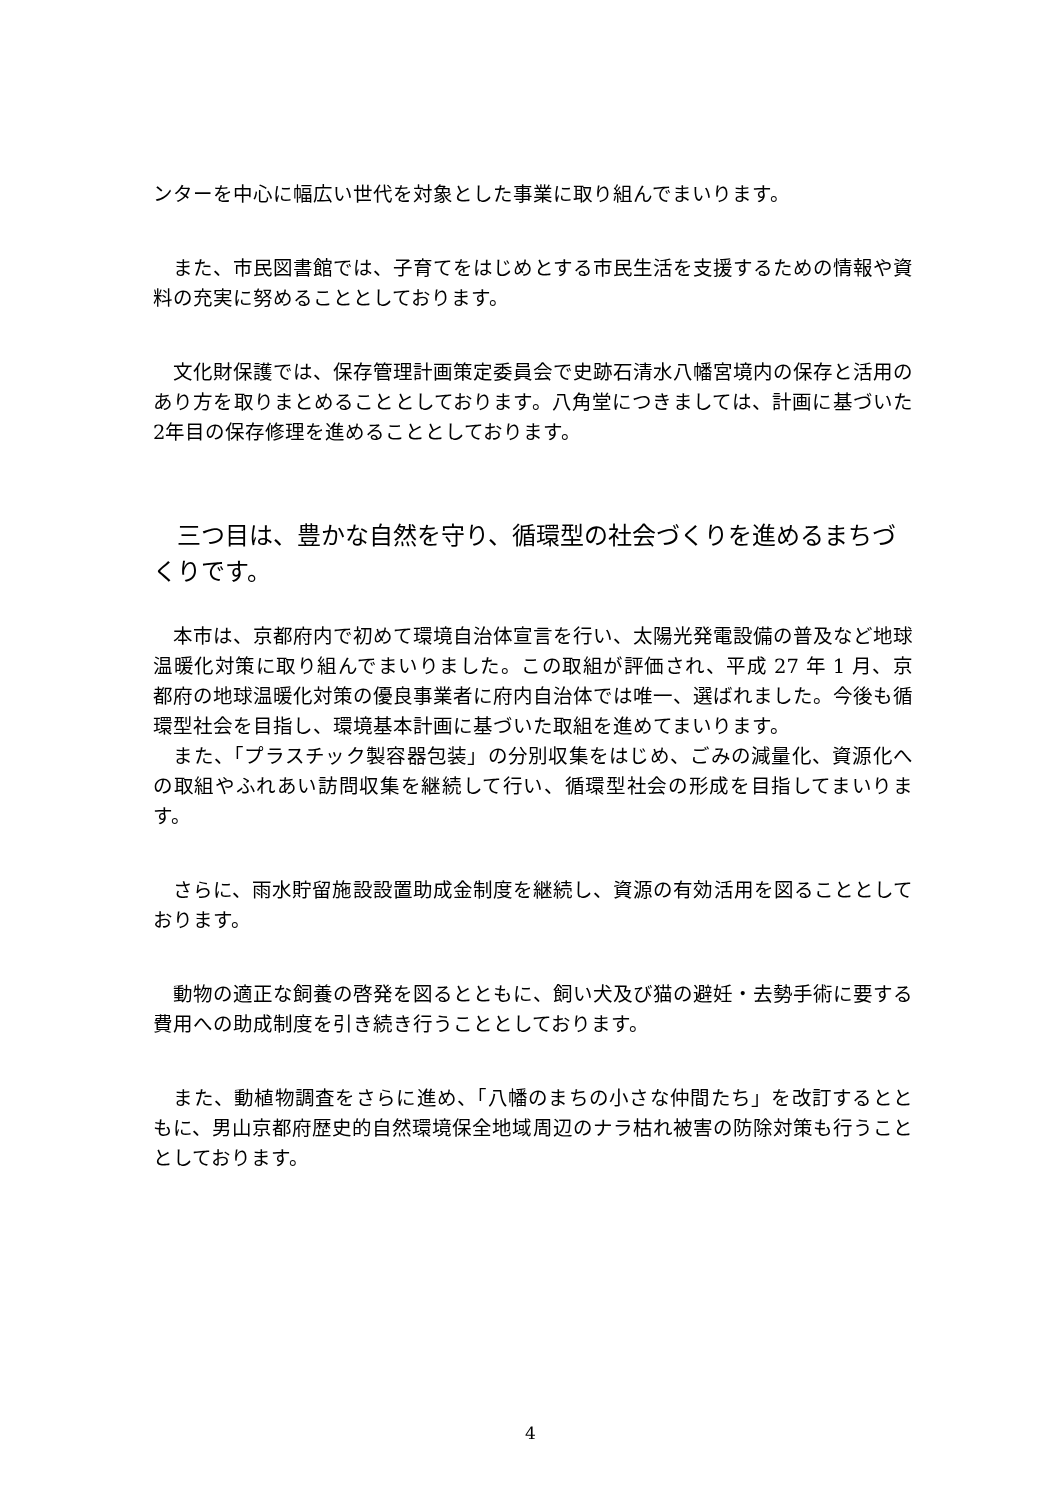ンターを中心に幅広い世代を対象とした事業に取り組んでまいります。
　また、市民図書館では、子育てをはじめとする市民生活を支援するための情報や資料の充実に努めることとしております。
　文化財保護では、保存管理計画策定委員会で史跡石清水八幡宮境内の保存と活用のあり方を取りまとめることとしております。八角堂につきましては、計画に基づいた2年目の保存修理を進めることとしております。
　三つ目は、豊かな自然を守り、循環型の社会づくりを進めるまちづくりです。
　本市は、京都府内で初めて環境自治体宣言を行い、太陽光発電設備の普及など地球温暖化対策に取り組んでまいりました。この取組が評価され、平成 27 年 1 月、京都府の地球温暖化対策の優良事業者に府内自治体では唯一、選ばれました。今後も循環型社会を目指し、環境基本計画に基づいた取組を進めてまいります。
　また、「プラスチック製容器包装」の分別収集をはじめ、ごみの減量化、資源化への取組やふれあい訪問収集を継続して行い、循環型社会の形成を目指してまいります。
　さらに、雨水貯留施設設置助成金制度を継続し、資源の有効活用を図ることとしております。
　動物の適正な飼養の啓発を図るとともに、飼い犬及び猫の避妊・去勢手術に要する費用への助成制度を引き続き行うこととしております。
　また、動植物調査をさらに進め、「八幡のまちの小さな仲間たち」を改訂するとともに、男山京都府歴史的自然環境保全地域周辺のナラ枯れ被害の防除対策も行うこととしております。
4